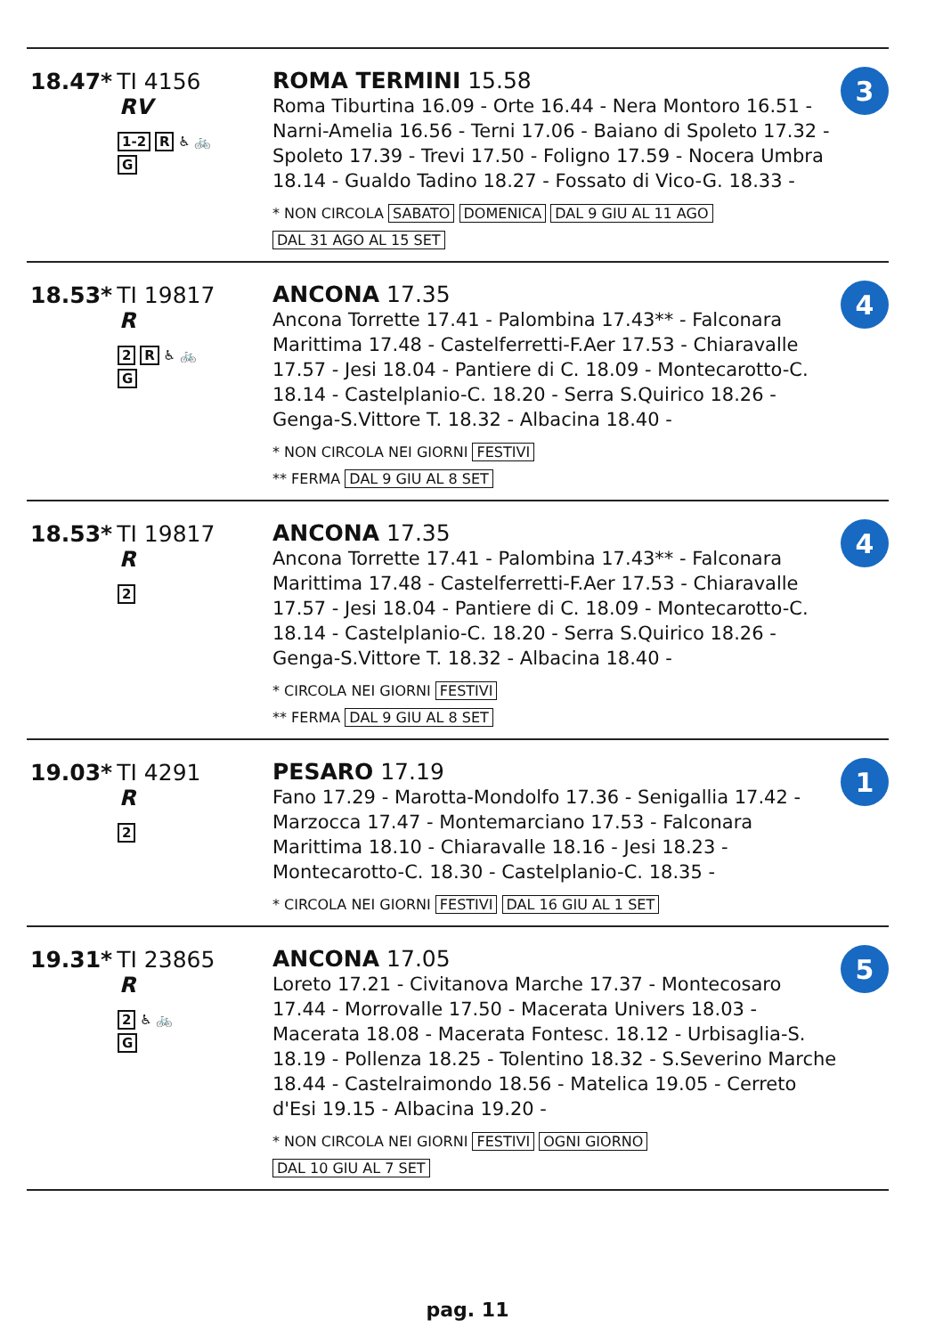18.47* TI 4156
RV
1-2 R ♿ 🚲
G
ROMA TERMINI 15.58
Roma Tiburtina 16.09 - Orte 16.44 - Nera Montoro 16.51 - Narni-Amelia 16.56 - Terni 17.06 - Baiano di Spoleto 17.32 - Spoleto 17.39 - Trevi 17.50 - Foligno 17.59 - Nocera Umbra 18.14 - Gualdo Tadino 18.27 - Fossato di Vico-G. 18.33 -
* NON CIRCOLA SABATO DOMENICA DAL 9 GIU AL 11 AGO
DAL 31 AGO AL 15 SET
3
18.53* TI 19817
R
2 R ♿ 🚲
G
ANCONA 17.35
Ancona Torrette 17.41 - Palombina 17.43** - Falconara Marittima 17.48 - Castelferretti-F.Aer 17.53 - Chiaravalle 17.57 - Jesi 18.04 - Pantiere di C. 18.09 - Montecarotto-C. 18.14 - Castelplanio-C. 18.20 - Serra S.Quirico 18.26 - Genga-S.Vittore T. 18.32 - Albacina 18.40 -
* NON CIRCOLA NEI GIORNI FESTIVI
** FERMA DAL 9 GIU AL 8 SET
4
18.53* TI 19817
R
2
ANCONA 17.35
Ancona Torrette 17.41 - Palombina 17.43** - Falconara Marittima 17.48 - Castelferretti-F.Aer 17.53 - Chiaravalle 17.57 - Jesi 18.04 - Pantiere di C. 18.09 - Montecarotto-C. 18.14 - Castelplanio-C. 18.20 - Serra S.Quirico 18.26 - Genga-S.Vittore T. 18.32 - Albacina 18.40 -
* CIRCOLA NEI GIORNI FESTIVI
** FERMA DAL 9 GIU AL 8 SET
4
19.03* TI 4291
R
2
PESARO 17.19
Fano 17.29 - Marotta-Mondolfo 17.36 - Senigallia 17.42 - Marzocca 17.47 - Montemarciano 17.53 - Falconara Marittima 18.10 - Chiaravalle 18.16 - Jesi 18.23 - Montecarotto-C. 18.30 - Castelplanio-C. 18.35 -
* CIRCOLA NEI GIORNI FESTIVI DAL 16 GIU AL 1 SET
1
19.31* TI 23865
R
2 ♿ 🚲
G
ANCONA 17.05
Loreto 17.21 - Civitanova Marche 17.37 - Montecosaro 17.44 - Morrovalle 17.50 - Macerata Univers 18.03 - Macerata 18.08 - Macerata Fontesc. 18.12 - Urbisaglia-S. 18.19 - Pollenza 18.25 - Tolentino 18.32 - S.Severino Marche 18.44 - Castelraimondo 18.56 - Matelica 19.05 - Cerreto d'Esi 19.15 - Albacina 19.20 -
* NON CIRCOLA NEI GIORNI FESTIVI OGNI GIORNO
DAL 10 GIU AL 7 SET
5
pag. 11